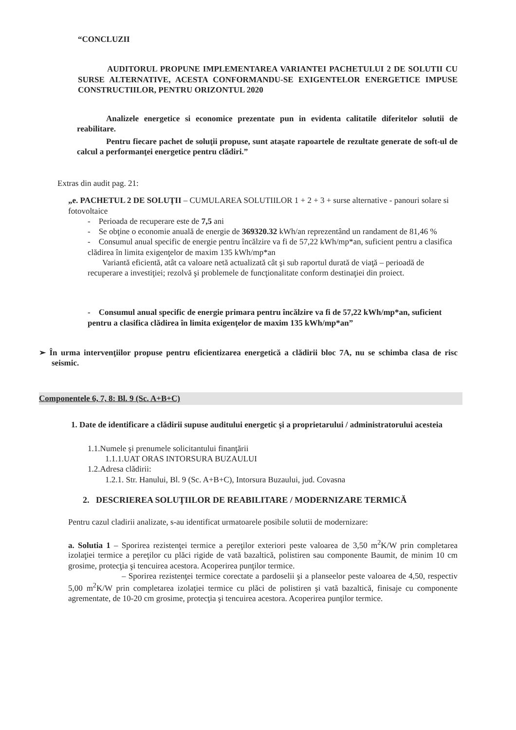“CONCLUZII
AUDITORUL PROPUNE IMPLEMENTAREA VARIANTEI PACHETULUI 2 DE SOLUTII CU SURSE ALTERNATIVE, ACESTA CONFORMANDU-SE EXIGENTELOR ENERGETICE IMPUSE CONSTRUCTIILOR, PENTRU ORIZONTUL 2020
Analizele energetice si economice prezentate pun in evidenta calitatile diferitelor solutii de reabilitare.
Pentru fiecare pachet de soluţii propuse, sunt ataşate rapoartele de rezultate generate de soft-ul de calcul a performanţei energetice pentru clădiri.”
Extras din audit pag. 21:
„e. PACHETUL 2 DE SOLUŢII – CUMULAREA SOLUTIILOR 1 + 2 + 3 + surse alternative - panouri solare si fotovoltaice
- Perioada de recuperare este de 7,5 ani
- Se obţine o economie anuală de energie de 369320.32 kWh/an reprezentând un randament de 81,46 %
- Consumul anual specific de energie pentru încălzire va fi de 57,22 kWh/mp*an, suficient pentru a clasifica clădirea în limita exigenţelor de maxim 135 kWh/mp*an
Variantă eficientă, atât ca valoare netă actualizată cât şi sub raportul durată de viaţă – perioadă de recuperare a investiţiei; rezolvă şi problemele de funcţionalitate conform destinaţiei din proiect.
- Consumul anual specific de energie primara pentru încălzire va fi de 57,22 kWh/mp*an, suficient pentru a clasifica clădirea în limita exigenţelor de maxim 135 kWh/mp*an”
➢ În urma intervenţiilor propuse pentru eficientizarea energetică a clădirii bloc 7A, nu se schimba clasa de risc seismic.
Componentele 6, 7, 8: Bl. 9 (Sc. A+B+C)
1. Date de identificare a clădirii supuse auditului energetic şi a proprietarului / administratorului acesteia
1.1.Numele şi prenumele solicitantului finanţării
1.1.1.UAT ORAS INTORSURA BUZAULUI
1.2.Adresa clădirii:
1.2.1. Str. Hanului, Bl. 9 (Sc. A+B+C), Intorsura Buzaului, jud. Covasna
2. DESCRIEREA SOLUŢIILOR DE REABILITARE / MODERNIZARE TERMICĂ
Pentru cazul cladirii analizate, s-au identificat urmatoarele posibile solutii de modernizare:
a. Solutia 1 – Sporirea rezistenţei termice a pereţilor exteriori peste valoarea de 3,50 m<sup>2</sup>K/W prin completarea izolaţiei termice a pereţilor cu plăci rigide de vată bazaltică, polistiren sau componente Baumit, de minim 10 cm grosime, protecţia şi tencuirea acestora. Acoperirea punţilor termice.
– Sporirea rezistenţei termice corectate a pardoselii şi a planseelor peste valoarea de 4,50, respectiv 5,00 m<sup>2</sup>K/W prin completarea izolaţiei termice cu plăci de polistiren şi vată bazaltică, finisaje cu componente agrementate, de 10-20 cm grosime, protecţia şi tencuirea acestora. Acoperirea punţilor termice.